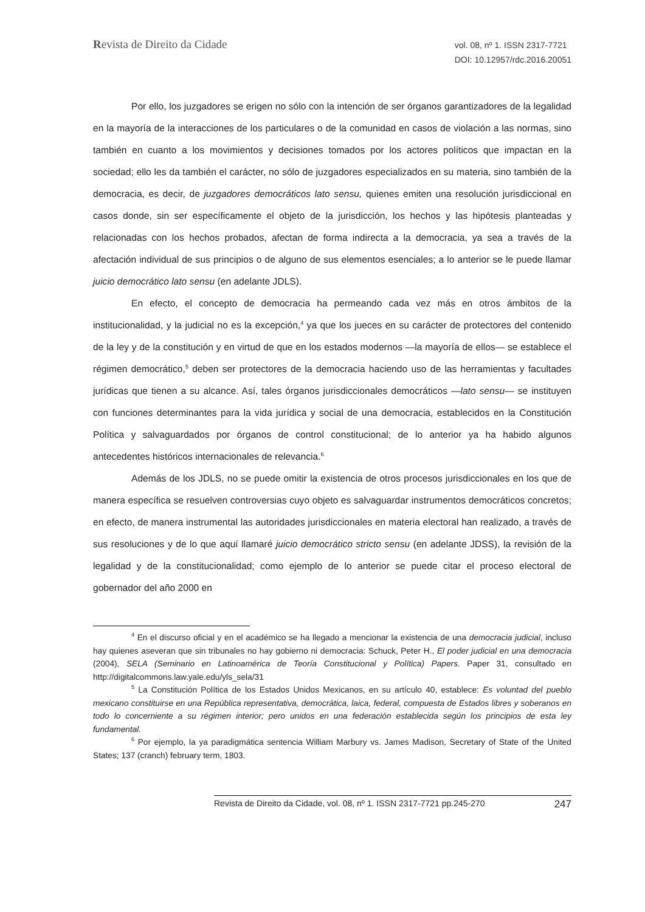Revista de Direito da Cidade
vol. 08, nº 1. ISSN 2317-7721
DOI: 10.12957/rdc.2016.20051
Por ello, los juzgadores se erigen no sólo con la intención de ser órganos garantizadores de la legalidad en la mayoría de la interacciones de los particulares o de la comunidad en casos de violación a las normas, sino también en cuanto a los movimientos y decisiones tomados por los actores políticos que impactan en la sociedad; ello les da también el carácter, no sólo de juzgadores especializados en su materia, sino también de la democracia, es decir, de juzgadores democráticos lato sensu, quienes emiten una resolución jurisdiccional en casos donde, sin ser específicamente el objeto de la jurisdicción, los hechos y las hipótesis planteadas y relacionadas con los hechos probados, afectan de forma indirecta a la democracia, ya sea a través de la afectación individual de sus principios o de alguno de sus elementos esenciales; a lo anterior se le puede llamar juicio democrático lato sensu (en adelante JDLS).
En efecto, el concepto de democracia ha permeando cada vez más en otros ámbitos de la institucionalidad, y la judicial no es la excepción,<sup>4</sup> ya que los jueces en su carácter de protectores del contenido de la ley y de la constitución y en virtud de que en los estados modernos —la mayoría de ellos— se establece el régimen democrático,<sup>5</sup> deben ser protectores de la democracia haciendo uso de las herramientas y facultades jurídicas que tienen a su alcance. Así, tales órganos jurisdiccionales democráticos —lato sensu— se instituyen con funciones determinantes para la vida jurídica y social de una democracia, establecidos en la Constitución Política y salvaguardados por órganos de control constitucional; de lo anterior ya ha habido algunos antecedentes históricos internacionales de relevancia.<sup>6</sup>
Además de los JDLS, no se puede omitir la existencia de otros procesos jurisdiccionales en los que de manera específica se resuelven controversias cuyo objeto es salvaguardar instrumentos democráticos concretos; en efecto, de manera instrumental las autoridades jurisdiccionales en materia electoral han realizado, a través de sus resoluciones y de lo que aquí llamaré juicio democrático stricto sensu (en adelante JDSS), la revisión de la legalidad y de la constitucionalidad; como ejemplo de lo anterior se puede citar el proceso electoral de gobernador del año 2000 en
<sup>4</sup> En el discurso oficial y en el académico se ha llegado a mencionar la existencia de una democracia judicial, incluso hay quienes aseveran que sin tribunales no hay gobierno ni democracia: Schuck, Peter H., El poder judicial en una democracia (2004), SELA (Seminario en Latinoamérica de Teoría Constitucional y Política) Papers. Paper 31, consultado en http://digitalcommons.law.yale.edu/yls_sela/31
<sup>5</sup> La Constitución Política de los Estados Unidos Mexicanos, en su artículo 40, establece: Es voluntad del pueblo mexicano constituirse en una República representativa, democrática, laica, federal, compuesta de Estados libres y soberanos en todo lo concerniente a su régimen interior; pero unidos en una federación establecida según los principios de esta ley fundamental.
<sup>6</sup> Por ejemplo, la ya paradigmática sentencia William Marbury vs. James Madison, Secretary of State of the United States; 137 (cranch) february term, 1803.
Revista de Direito da Cidade, vol. 08, nº 1. ISSN 2317-7721 pp.245-270 247